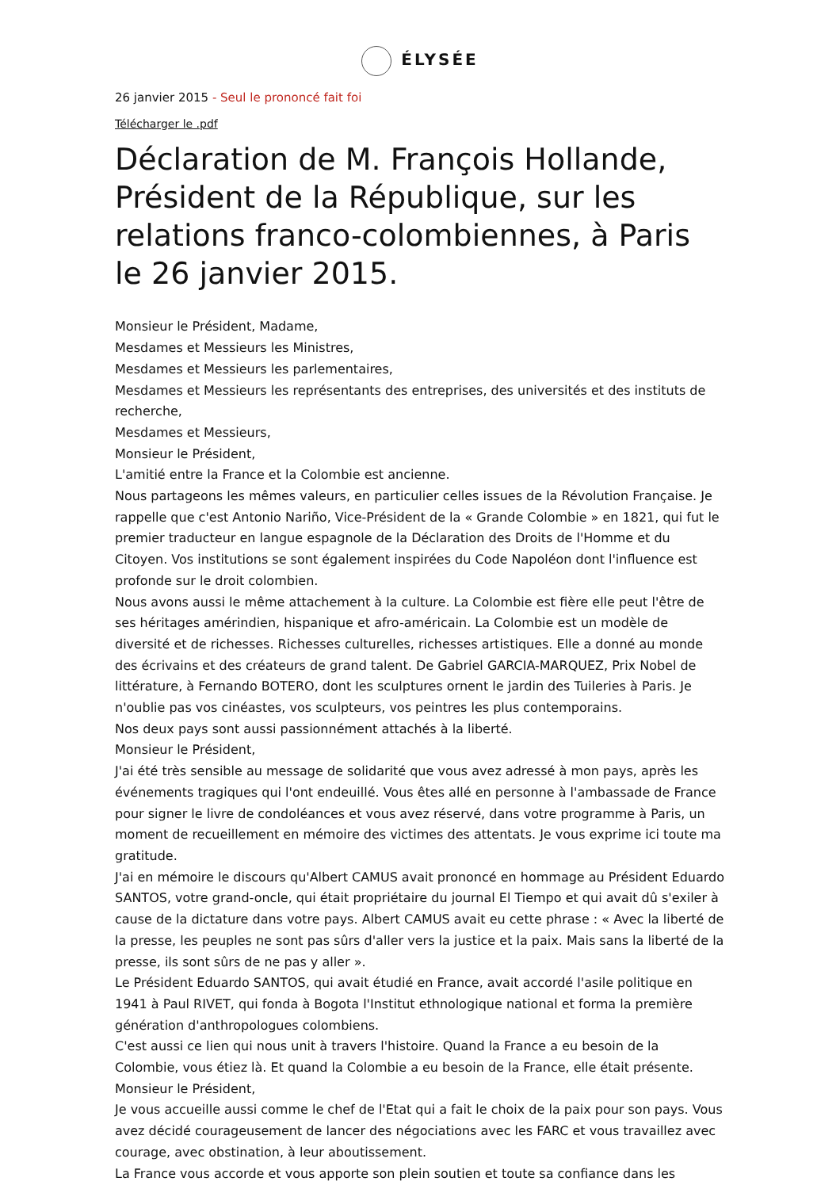ÉLYSÉE
26 janvier 2015 - Seul le prononcé fait foi
Télécharger le .pdf
Déclaration de M. François Hollande, Président de la République, sur les relations franco-colombiennes, à Paris le 26 janvier 2015.
Monsieur le Président, Madame,
Mesdames et Messieurs les Ministres,
Mesdames et Messieurs les parlementaires,
Mesdames et Messieurs les représentants des entreprises, des universités et des instituts de recherche,
Mesdames et Messieurs,
Monsieur le Président,
L'amitié entre la France et la Colombie est ancienne.
Nous partageons les mêmes valeurs, en particulier celles issues de la Révolution Française. Je rappelle que c'est Antonio Nariño, Vice-Président de la « Grande Colombie » en 1821, qui fut le premier traducteur en langue espagnole de la Déclaration des Droits de l'Homme et du Citoyen. Vos institutions se sont également inspirées du Code Napoléon dont l'influence est profonde sur le droit colombien.
Nous avons aussi le même attachement à la culture. La Colombie est fière elle peut l'être de ses héritages amérindien, hispanique et afro-américain. La Colombie est un modèle de diversité et de richesses. Richesses culturelles, richesses artistiques. Elle a donné au monde des écrivains et des créateurs de grand talent. De Gabriel GARCIA-MARQUEZ, Prix Nobel de littérature, à Fernando BOTERO, dont les sculptures ornent le jardin des Tuileries à Paris. Je n'oublie pas vos cinéastes, vos sculpteurs, vos peintres les plus contemporains.
Nos deux pays sont aussi passionnément attachés à la liberté.
Monsieur le Président,
J'ai été très sensible au message de solidarité que vous avez adressé à mon pays, après les événements tragiques qui l'ont endeuillé. Vous êtes allé en personne à l'ambassade de France pour signer le livre de condoléances et vous avez réservé, dans votre programme à Paris, un moment de recueillement en mémoire des victimes des attentats. Je vous exprime ici toute ma gratitude.
J'ai en mémoire le discours qu'Albert CAMUS avait prononcé en hommage au Président Eduardo SANTOS, votre grand-oncle, qui était propriétaire du journal El Tiempo et qui avait dû s'exiler à cause de la dictature dans votre pays. Albert CAMUS avait eu cette phrase : « Avec la liberté de la presse, les peuples ne sont pas sûrs d'aller vers la justice et la paix. Mais sans la liberté de la presse, ils sont sûrs de ne pas y aller ».
Le Président Eduardo SANTOS, qui avait étudié en France, avait accordé l'asile politique en 1941 à Paul RIVET, qui fonda à Bogota l'Institut ethnologique national et forma la première génération d'anthropologues colombiens.
C'est aussi ce lien qui nous unit à travers l'histoire. Quand la France a eu besoin de la Colombie, vous étiez là. Et quand la Colombie a eu besoin de la France, elle était présente.
Monsieur le Président,
Je vous accueille aussi comme le chef de l'Etat qui a fait le choix de la paix pour son pays. Vous avez décidé courageusement de lancer des négociations avec les FARC et vous travaillez avec courage, avec obstination, à leur aboutissement.
La France vous accorde et vous apporte son plein soutien et toute sa confiance dans les